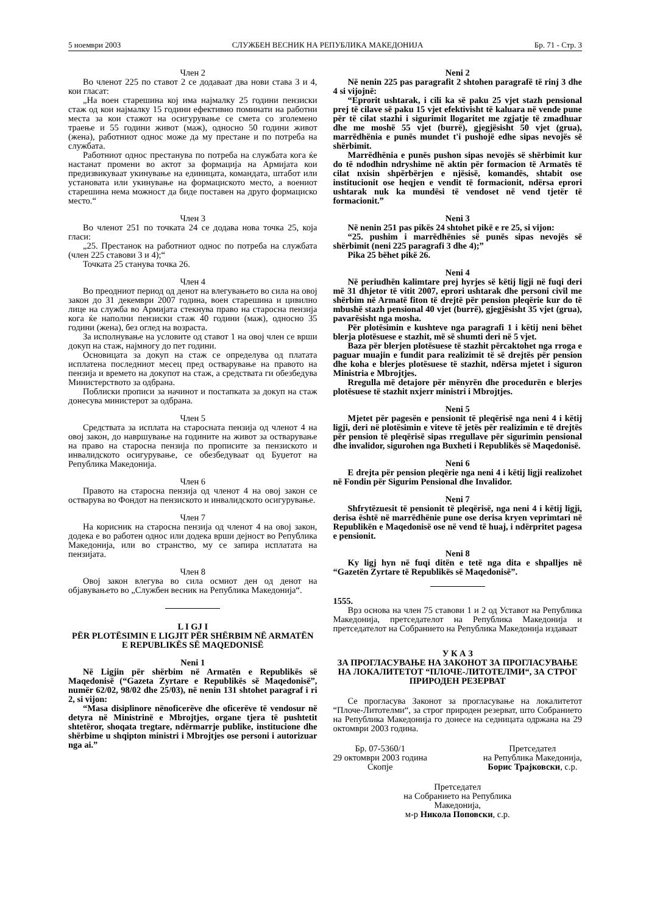5 ноември 2003 СЛУЖБЕН ВЕСНИК НА РЕПУБЛИКА МАКЕДОНИЈА Бр. 71 - Стр. 3
Член 2
Во членот 225 по ставот 2 се додаваат два нови става 3 и 4, кои гласат:
„На воен старешина кој има најмалку 25 години пензиски стаж од кои најмалку 15 години ефективно поминати на работни места за кои стажот на осигурување се смета со зголемено траење и 55 години живот (маж), односно 50 години живот (жена), работниот однос може да му престане и по потреба на службата.
Работниот однос престанува по потреба на службата кога ќе настанат промени во актот за формација на Армијата кои предизвикуваат укинување на единицата, командата, штабот или установата или укинување на формациското место, а воениот старешина нема можност да биде поставен на друго формациско место.“
Член 3
Во членот 251 по точката 24 се додава нова точка 25, која гласи:
„25. Престанок на работниот однос по потреба на службата (член 225 ставови 3 и 4);“
Точката 25 станува точка 26.
Член 4
Во преодниот период од денот на влегувањето во сила на овој закон до 31 декември 2007 година, воен старешина и цивилно лице на служба во Армијата стекнува право на старосна пензија кога ќе наполни пензиски стаж 40 години (маж), односно 35 години (жена), без оглед на возраста.
За исполнување на условите од ставот 1 на овој член се врши докуп на стаж, најмногу до пет години.
Основицата за докуп на стаж се определува од платата исплатена последниот месец пред остварување на правото на пензија и времето на докупот на стаж, а средствата ги обезбедува Министерството за одбрана.
Поблиски прописи за начинот и постапката за докуп на стаж донесува министерот за одбрана.
Член 5
Средствата за исплата на старосната пензија од членот 4 на овој закон, до навршување на годините на живот за остварување на право на старосна пензија по прописите за пензиското и инвалидското осигурување, се обезбедуваат од Буџетот на Република Македонија.
Член 6
Правото на старосна пензија од членот 4 на овој закон се остварува во Фондот на пензиското и инвалидското осигурување.
Член 7
На корисник на старосна пензија од членот 4 на овој закон, додека е во работен однос или додека врши дејност во Република Македонија, или во странство, му се запира исплатата на пензијата.
Член 8
Овој закон влегува во сила осмиот ден од денот на објавувањето во „Службен весник на Република Македонија“.
L I GJ I
PËR PLOTËSIMIN E LIGJIT PËR SHËRBIM NË ARMATËN E REPUBLIKËS SË MAQEDONISË
Neni 1
Në Ligjin për shërbim në Armatën e Republikës së Maqedonisë (“Gazeta Zyrtare e Republikës së Maqedonisë”, numër 62/02, 98/02 dhe 25/03), në nenin 131 shtohet paragraf i ri 2, si vijon:
“Masa disiplinore nënoficerëve dhe oficerëve të vendosur në detyra në Ministrinë e Mbrojtjes, organe tjera të pushtetit shtetëror, shoqata tregtare, ndërmarrje publike, institucione dhe shërbime u shqipton ministri i Mbrojtjes ose personi i autorizuar nga ai.”
Neni 2
Në nenin 225 pas paragrafit 2 shtohen paragrafë të rinj 3 dhe 4 si vijojnë:
“Eprorit ushtarak, i cili ka së paku 25 vjet stazh pensional prej të cilave së paku 15 vjet efektivisht të kaluara në vende pune për të cilat stazhi i sigurimit llogaritet me zgjatje të zmadhuar dhe me moshë 55 vjet (burrë), gjegjësisht 50 vjet (grua), marrëdhënia e punës mundet t'i pushojë edhe sipas nevojës së shërbimit.
Marrëdhënia e punës pushon sipas nevojës së shërbimit kur do të ndodhin ndryshime në aktin për formacion të Armatës të cilat nxisin shpërbërjen e njësisë, komandës, shtabit ose institucionit ose heqjen e vendit të formacionit, ndërsa eprori ushtarak nuk ka mundësi të vendoset në vend tjetër të formacionit.”
Neni 3
Në nenin 251 pas pikës 24 shtohet pikë e re 25, si vijon:
“25. pushim i marrëdhënies së punës sipas nevojës së shërbimit (neni 225 paragrafi 3 dhe 4);”
Pika 25 bëhet pikë 26.
Neni 4
Në periudhën kalimtare prej hyrjes së këtij ligji në fuqi deri më 31 dhjetor të vitit 2007, eprori ushtarak dhe personi civil me shërbim në Armatë fiton të drejtë për pension pleqërie kur do të mbushë stazh pensional 40 vjet (burrë), gjegjësisht 35 vjet (grua), pavarësisht nga mosha.
Për plotësimin e kushteve nga paragrafi 1 i këtij neni bëhet blerja plotësuese e stazhit, më së shumti deri në 5 vjet.
Baza për blerjen plotësuese të stazhit përcaktohet nga rroga e paguar muajin e fundit para realizimit të së drejtës për pension dhe koha e blerjes plotësuese të stazhit, ndërsa mjetet i siguron Ministria e Mbrojtjes.
Rregulla më detajore për mënyrën dhe procedurën e blerjes plotësuese të stazhit nxjerr ministri i Mbrojtjes.
Neni 5
Mjetet për pagesën e pensionit të pleqërisë nga neni 4 i këtij ligji, deri në plotësimin e viteve të jetës për realizimin e të drejtës për pension të pleqërisë sipas rregullave për sigurimin pensional dhe invalidor, sigurohen nga Buxheti i Republikës së Maqedonisë.
Neni 6
E drejta për pension pleqërie nga neni 4 i këtij ligji realizohet në Fondin për Sigurim Pensional dhe Invalidor.
Neni 7
Shfrytëzuesit të pensionit të pleqërisë, nga neni 4 i këtij ligji, derisa është në marrëdhënie pune ose derisa kryen veprimtari në Republikën e Maqedonisë ose në vend të huaj, i ndërpritet pagesa e pensionit.
Neni 8
Ky ligj hyn në fuqi ditën e tetë nga dita e shpalljes në “Gazetën Zyrtare të Republikës së Maqedonisë”.
1555.
Врз основа на член 75 ставови 1 и 2 од Уставот на Република Македонија, претседателот на Република Македонија и претседателот на Собранието на Република Македонија издаваат
У К А З
ЗА ПРОГЛАСУВАЊЕ НА ЗАКОНОТ ЗА ПРОГЛАСУВАЊЕ НА ЛОКАЛИТЕТОТ “ПЛОЧЕ-ЛИТОТЕЛМИ“, ЗА СТРОГ ПРИРОДЕН РЕЗЕРВАТ
Се прогласува Законот за прогласување на локалитетот “Плоче-Литотелми“, за строг природен резерват, што Собранието на Република Македонија го донесе на седницата одржана на 29 октомври 2003 година.
Бр. 07-5360/1
29 октомври 2003 година
Скопје
Претседател
на Република Македонија,
Борис Трајковски, с.р.
Претседател
на Собранието на Република
Македонија,
м-р Никола Поповски, с.р.